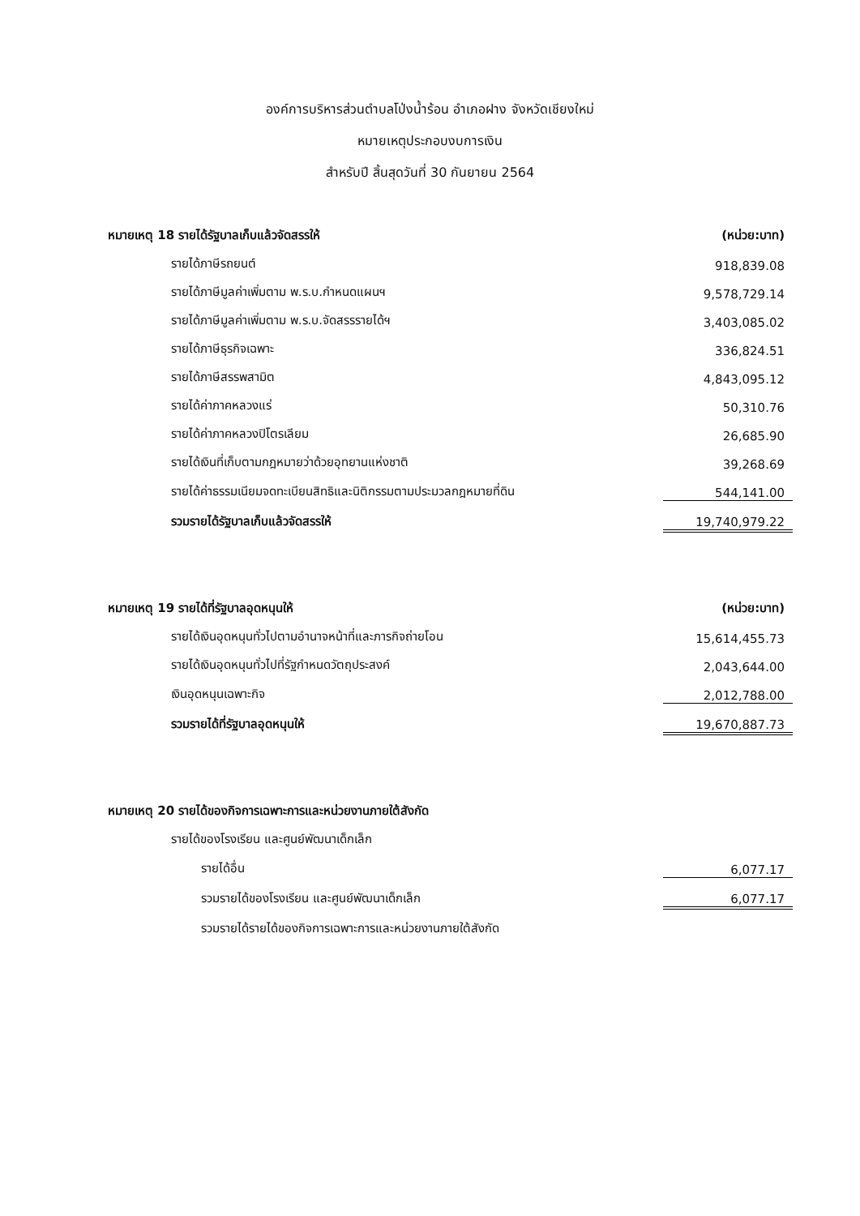องค์การบริหารส่วนตำบลโป่งน้ำร้อน อำเภอฝาง จังหวัดเชียงใหม่
หมายเหตุประกอบงบการเงิน
สำหรับปี สิ้นสุดวันที่ 30 กันยายน 2564
| หมายเหตุ 18 รายได้รัฐบาลเก็บแล้วจัดสรรให้ | (หน่วย:บาท) |
| รายได้ภาษีรถยนต์ | 918,839.08 |
| รายได้ภาษีมูลค่าเพิ่มตาม พ.ร.บ.กำหนดแผนฯ | 9,578,729.14 |
| รายได้ภาษีมูลค่าเพิ่มตาม พ.ร.บ.จัดสรรรายได้ฯ | 3,403,085.02 |
| รายได้ภาษีธุรกิจเฉพาะ | 336,824.51 |
| รายได้ภาษีสรรพสามิต | 4,843,095.12 |
| รายได้ค่าภาคหลวงแร่ | 50,310.76 |
| รายได้ค่าภาคหลวงปิโตรเลียม | 26,685.90 |
| รายได้เงินที่เก็บตามกฎหมายว่าด้วยอุทยานแห่งชาติ | 39,268.69 |
| รายได้ค่าธรรมเนียมจดทะเบียนสิทธิและนิติกรรมตามประมวลกฎหมายที่ดิน | 544,141.00 |
| รวมรายได้รัฐบาลเก็บแล้วจัดสรรให้ | 19,740,979.22 |
| หมายเหตุ 19 รายได้ที่รัฐบาลอุดหนุนให้ | (หน่วย:บาท) |
| รายได้เงินอุดหนุนทั่วไปตามอำนาจหน้าที่และภารกิจถ่ายโอน | 15,614,455.73 |
| รายได้เงินอุดหนุนทั่วไปที่รัฐกำหนดวัตถุประสงค์ | 2,043,644.00 |
| เงินอุดหนุนเฉพาะกิจ | 2,012,788.00 |
| รวมรายได้ที่รัฐบาลอุดหนุนให้ | 19,670,887.73 |
| หมายเหตุ 20 รายได้ของกิจการเฉพาะการและหน่วยงานภายใต้สังกัด | |
| รายได้ของโรงเรียน และศูนย์พัฒนาเด็กเล็ก | |
| รายได้อื่น | 6,077.17 |
| รวมรายได้ของโรงเรียน และศูนย์พัฒนาเด็กเล็ก | 6,077.17 |
| รวมรายได้รายได้ของกิจการเฉพาะการและหน่วยงานภายใต้สังกัด | |